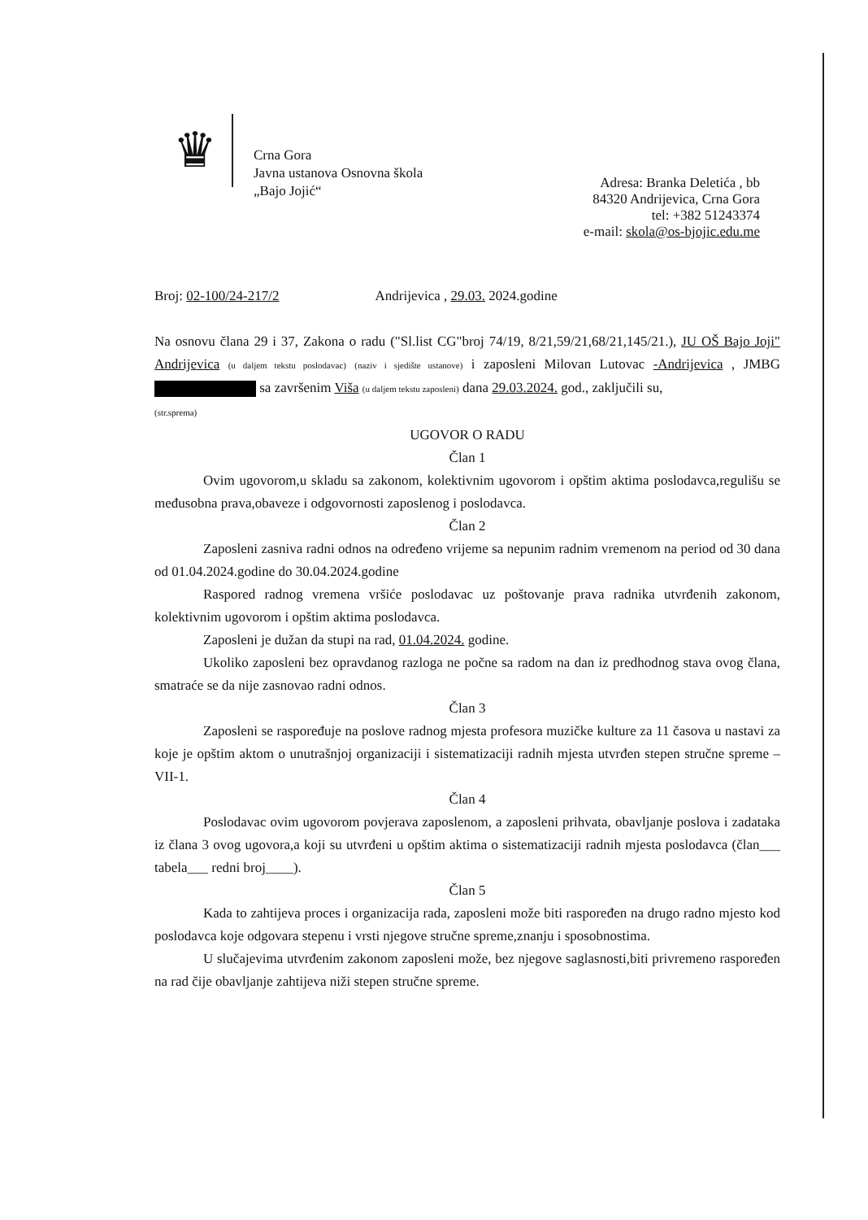♛
Crna Gora
Javna ustanova Osnovna škola
„Bajo Jojić“
Adresa: Branka Deletića , bb
84320 Andrijevica, Crna Gora
tel: +382 51243374
e-mail: skola@os-bjojic.edu.me
Broj: 02-100/24-217/2 Andrijevica , 29.03. 2024.godine
Na osnovu člana 29 i 37, Zakona o radu ("Sl.list CG"broj 74/19, 8/21,59/21,68/21,145/21.), JU OŠ Bajo Joji" Andrijevica (u daljem tekstu poslodavac) (naziv i sjedište ustanove) i zaposleni Milovan Lutovac -Andrijevica , JMBG sa završenim Viša (u daljem tekstu zaposleni) dana 29.03.2024. god., zaključili su,
(str.sprema)
UGOVOR O RADU
Član 1
Ovim ugovorom,u skladu sa zakonom, kolektivnim ugovorom i opštim aktima poslodavca,regulišu se međusobna prava,obaveze i odgovornosti zaposlenog i poslodavca.
Član 2
Zaposleni zasniva radni odnos na određeno vrijeme sa nepunim radnim vremenom na period od 30 dana od 01.04.2024.godine do 30.04.2024.godine
Raspored radnog vremena vršiće poslodavac uz poštovanje prava radnika utvrđenih zakonom, kolektivnim ugovorom i opštim aktima poslodavca.
Zaposleni je dužan da stupi na rad, 01.04.2024. godine.
Ukoliko zaposleni bez opravdanog razloga ne počne sa radom na dan iz predhodnog stava ovog člana, smatraće se da nije zasnovao radni odnos.
Član 3
Zaposleni se raspoređuje na poslove radnog mjesta profesora muzičke kulture za 11 časova u nastavi za koje je opštim aktom o unutrašnjoj organizaciji i sistematizaciji radnih mjesta utvrđen stepen stručne spreme –VII-1.
Član 4
Poslodavac ovim ugovorom povjerava zaposlenom, a zaposleni prihvata, obavljanje poslova i zadataka iz člana 3 ovog ugovora,a koji su utvrđeni u opštim aktima o sistematizaciji radnih mjesta poslodavca (član___ tabela___ redni broj____).
Član 5
Kada to zahtijeva proces i organizacija rada, zaposleni može biti raspoređen na drugo radno mjesto kod poslodavca koje odgovara stepenu i vrsti njegove stručne spreme,znanju i sposobnostima.
U slučajevima utvrđenim zakonom zaposleni može, bez njegove saglasnosti,biti privremeno raspoređen na rad čije obavljanje zahtijeva niži stepen stručne spreme.